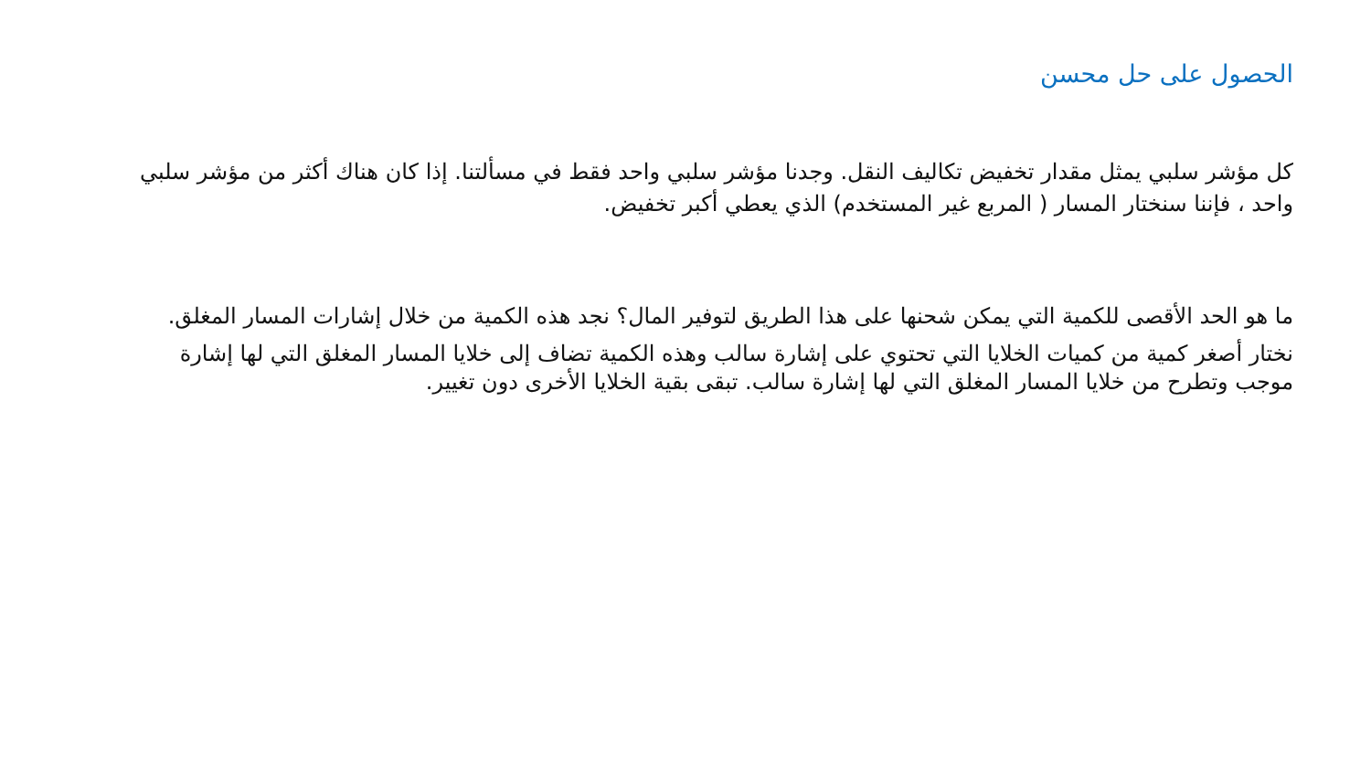الحصول على حل محسن
كل مؤشر سلبي يمثل مقدار تخفيض تكاليف النقل. وجدنا مؤشر سلبي واحد فقط في مسألتنا. إذا كان هناك أكثر من مؤشر سلبي واحد ، فإننا سنختار المسار ( المربع غير المستخدم) الذي يعطي أكبر تخفيض.
ما هو الحد الأقصى للكمية التي يمكن شحنها على هذا الطريق لتوفير المال؟ نجد هذه الكمية من خلال إشارات المسار المغلق.
نختار أصغر كمية من كميات الخلايا التي تحتوي على إشارة سالب وهذه الكمية تضاف إلى خلايا المسار المغلق التي لها إشارة موجب وتطرح من خلايا المسار المغلق التي لها إشارة سالب. تبقى بقية الخلايا الأخرى دون تغيير.